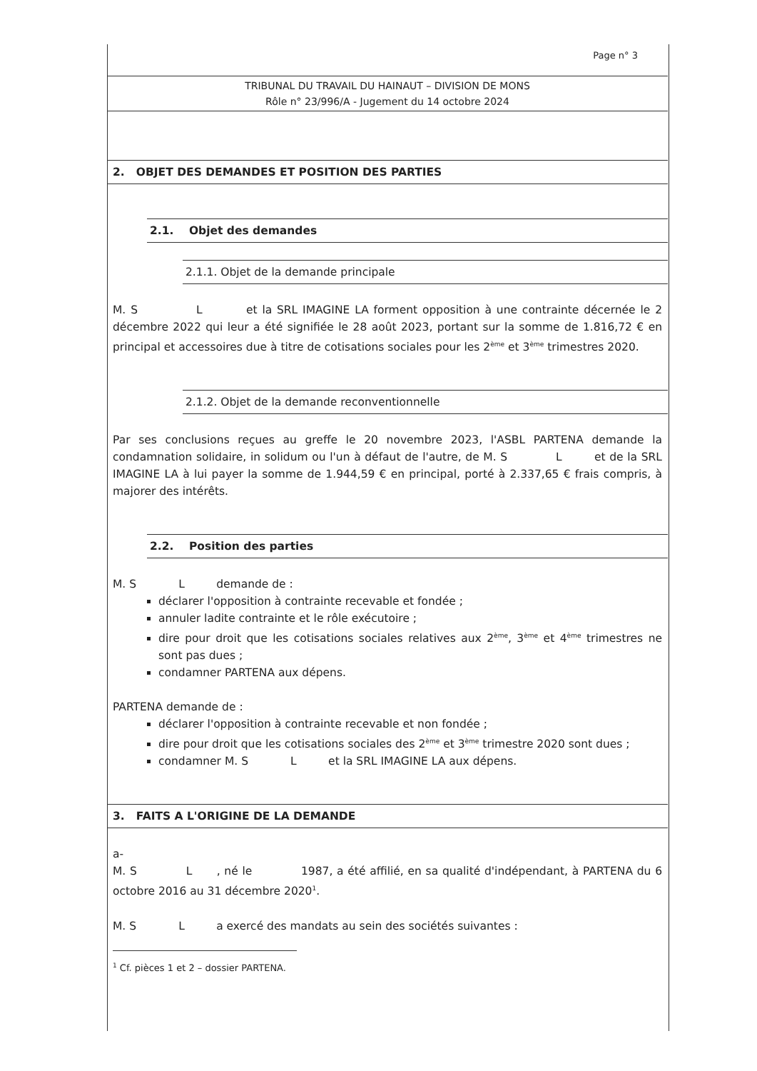Page n° 3
TRIBUNAL DU TRAVAIL DU HAINAUT – DIVISION DE MONS
Rôle n° 23/996/A - Jugement du 14 octobre 2024
2. OBJET DES DEMANDES ET POSITION DES PARTIES
2.1. Objet des demandes
2.1.1. Objet de la demande principale
M. S L et la SRL IMAGINE LA forment opposition à une contrainte décernée le 2 décembre 2022 qui leur a été signifiée le 28 août 2023, portant sur la somme de 1.816,72 € en principal et accessoires due à titre de cotisations sociales pour les 2<sup>ème</sup> et 3<sup>ème</sup> trimestres 2020.
2.1.2. Objet de la demande reconventionnelle
Par ses conclusions reçues au greffe le 20 novembre 2023, l'ASBL PARTENA demande la condamnation solidaire, in solidum ou l'un à défaut de l'autre, de M. S L et de la SRL IMAGINE LA à lui payer la somme de 1.944,59 € en principal, porté à 2.337,65 € frais compris, à majorer des intérêts.
2.2. Position des parties
M. S L demande de :
déclarer l'opposition à contrainte recevable et fondée ;
annuler ladite contrainte et le rôle exécutoire ;
dire pour droit que les cotisations sociales relatives aux 2<sup>ème</sup>, 3<sup>ème</sup> et 4<sup>ème</sup> trimestres ne sont pas dues ;
condamner PARTENA aux dépens.
PARTENA demande de :
déclarer l'opposition à contrainte recevable et non fondée ;
dire pour droit que les cotisations sociales des 2<sup>ème</sup> et 3<sup>ème</sup> trimestre 2020 sont dues ;
condamner M. S L et la SRL IMAGINE LA aux dépens.
3. FAITS A L'ORIGINE DE LA DEMANDE
a-
M. S L , né le 1987, a été affilié, en sa qualité d'indépendant, à PARTENA du 6 octobre 2016 au 31 décembre 2020<sup>1</sup>.
M. S L a exercé des mandats au sein des sociétés suivantes :
<sup>1</sup> Cf. pièces 1 et 2 – dossier PARTENA.